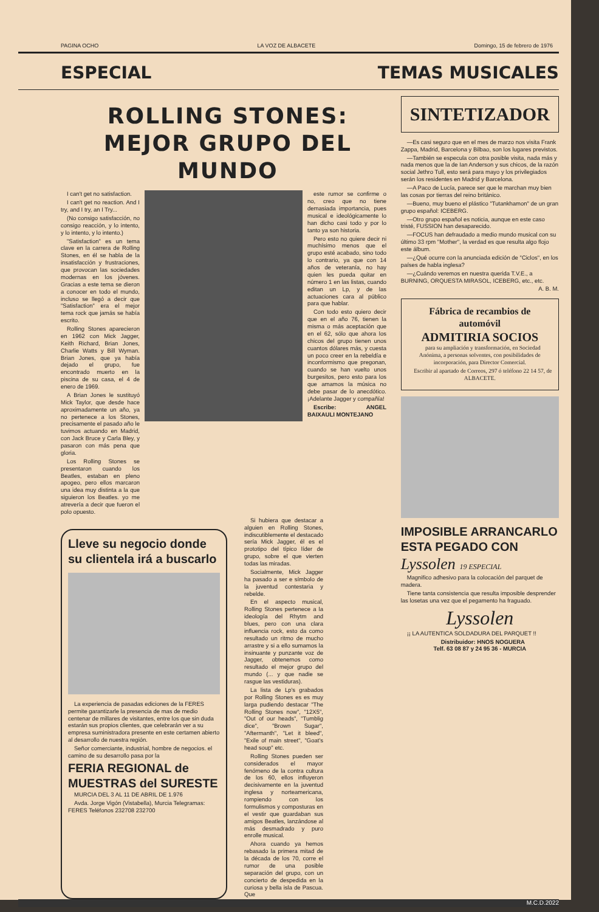PAGINA OCHO LA VOZ DE ALBACETE Domingo, 15 de febrero de 1976
ESPECIAL TEMAS MUSICALES
ROLLING STONES: MEJOR GRUPO DEL MUNDO
I can't get no satisfaction.
I can't get no reaction. And I try, and I try, an I Try...
(No consigo satisfacción, no consigo reacción, y lo intento, y lo intento, y lo intento.)
"Satisfaction" es un tema clave en la carrera de Rolling Stones, en él se habla de la insatisfacción y frustraciones, que provocan las sociedades modernas en los jóvenes. Gracias a este tema se dieron a conocer en todo el mundo, incluso se llegó a decir que "Satisfaction" era el mejor tema rock que jamás se había escrito.
Rolling Stones aparecieron en 1962 con Mick Jagger, Keith Richard, Brian Jones, Charlie Watts y Bill Wyman. Brian Jones, que ya había dejado el grupo, fue encontrado muerto en la piscina de su casa, el 4 de enero de 1969.
A Brian Jones le sustituyó Mick Taylor, que desde hace aproximadamente un año, ya no pertenece a los Stones, precisamente el pasado año le tuvimos actuando en Madrid, con Jack Bruce y Carla Bley, y pasaron con más pena que gloria.
Los Rolling Stones se presentaron cuando los Beatles, estaban en pleno apogeo, pero ellos marcaron una idea muy distinta a la que siguieron los Beatles. yo me atrevería a decir que fueron el polo opuesto.
este rumor se confirme o no, creo que no tiene demasiada importancia, pues musical e ideológicamente lo han dicho casi todo y por lo tanto ya son historia.
Pero esto no quiere decir ni muchísimo menos que el grupo esté acabado, sino todo lo contrario, ya que con 14 años de veteranía, no hay quien les pueda quitar en número 1 en las listas, cuando editan un Lp, y de las actuaciones cara al público para que hablar.
Con todo esto quiero decir que en el año 76, tienen la misma o más aceptación que en el 62, sólo que ahora los chicos del grupo tienen unos cuantos dólares más, y cuesta un poco creer en la rebeldía e inconformismo que pregonan, cuando se han vuelto unos burgesitos, pero esto para los que amamos la música no debe pasar de lo anecdótico. ¡Adelante Jagger y compañía!
Escribe: ANGEL BAIXAULI MONTEJANO
Lleve su negocio donde su clientela irá a buscarlo
La experiencia de pasadas ediciones de la FERES permite garantizarle la presencia de mas de medio centenar de millares de visitantes, entre los que sin duda estarán sus propios clientes, que celebrarán ver a su empresa suministradora presente en este certamen abierto al desarrollo de nuestra región.
Señor comerciante, industrial, hombre de negocios. el camino de su desarrollo pasa por la
FERIA REGIONAL de MUESTRAS del SURESTE
MURCIA DEL 3 AL 11 DE ABRIL DE 1.976
Avda. Jorge Vigón (Vistabella), Murcia Telegramas: FERES Teléfonos 232708 232700
Si hubiera que destacar a alguien en Rolling Stones, indiscutiblemente el destacado sería Mick Jagger, él es el prototipo del típico líder de grupo, sobre el que vierten todas las miradas.
Socialmente, Mick Jagger ha pasado a ser e símbolo de la juventud contestaria y rebelde.
En el aspecto musical, Rolling Stones pertenece a la ideología del Rhytm and blues, pero con una clara influencia rock, esto da como resultado un ritmo de mucho arrastre y si a ello sumamos la insinuante y punzante voz de Jagger, obtenemos como resultado el mejor grupo del mundo (... y que nadie se rasgue las vestiduras).
La lista de Lp's grabados por Rolling Stones es es muy larga pudiendo destacar "The Rolling Stones now", "12X5", "Out of our heads", "Tumblig dice", "Brown Sugar", "Aftermanth", "Let it bleed", "Exile of main street", "Goat's head soup" etc.
Rolling Stones pueden ser considerados el mayor fenómeno de la contra cultura de los 60, ellos influyeron decisivamente en la juventud inglesa y norteamericana, rompiendo con los formulismos y composturas en el vestir que guardaban sus amigos Beatles, lanzándose al más desmadrado y puro enrolle musical.
Ahora cuando ya hemos rebasado la primera mitad de la década de los 70, corre el rumor de una posible separación del grupo, con un concierto de despedida en la curiosa y bella isla de Pascua. Que
SINTETIZADOR
—Es casi seguro que en el mes de marzo nos visita Frank Zappa, Madrid, Barcelona y Bilbao, son los lugares previstos.
—También se especula con otra posible visita, nada más y nada menos que la de Ian Anderson y sus chicos, de la razón social Jethro Tull, esto será para mayo y los privilegiados serán los residentes en Madrid y Barcelona.
—A Paco de Lucía, parece ser que le marchan muy bien las cosas por tierras del reino británico.
—Bueno, muy bueno el plástico "Tutankhamon" de un gran grupo español: ICEBERG.
—Otro grupo español es noticia, aunque en este caso tristé, FUSSION han desaparecido.
—FOCUS han defraudado a medio mundo musical con su último 33 rpm "Mother", la verdad es que resulta algo flojo este álbum.
—¿Qué ocurre con la anunciada edición de "Ciclos", en los países de habla inglesa?
—¿Cuándo veremos en nuestra querida T.V.E., a BURNING, ORQUESTA MIRASOL, ICEBERG, etc., etc.
A. B. M.
Fábrica de recambios de automóvil
ADMITIRIA SOCIOS
para su ampliación y transformación, en Sociedad Anónima, a personas solventes, con posibilidades de incorporación, para Director Comercial.
Escribir al apartado de Correos, 297 ó teléfono 22 14 57, de ALBACETE.
IMPOSIBLE ARRANCARLO ESTA PEGADO CON
Lyssolen 19 ESPECIAL
Magnifico adhesivo para la colocación del parquet de madera.
Tiene tanta consistencia que resulta imposible desprender las losetas una vez que el pegamento ha fraguado.
Lyssolen
¡¡ LA AUTENTICA SOLDADURA DEL PARQUET !!
Distribuidor: HNOS NOGUERA
Telf. 63 08 87 y 24 95 36 - MURCIA
M.C.D.2022